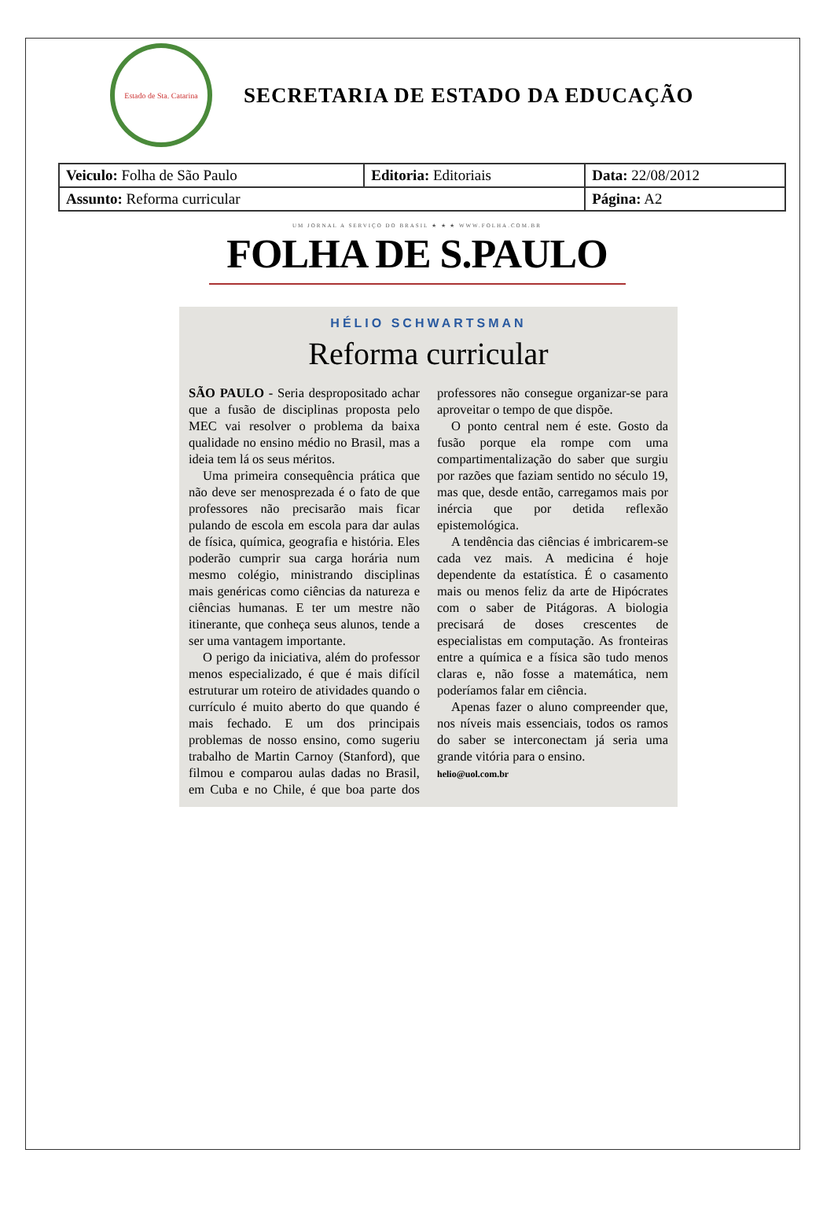Estado de Sta. Catarina
SECRETARIA DE ESTADO DA EDUCAÇÃO
| Veiculo: Folha de São Paulo | Editoria: Editoriais | Data: 22/08/2012 |
| Assunto: Reforma curricular | | Página: A2 |
UM JORNAL A SERVIÇO DO BRASIL ★ ★ ★ WWW.FOLHA.COM.BR
FOLHA DE S.PAULO
HÉLIO SCHWARTSMAN
Reforma curricular
SÃO PAULO - Seria despropositado achar que a fusão de disciplinas proposta pelo MEC vai resolver o problema da baixa qualidade no ensino médio no Brasil, mas a ideia tem lá os seus méritos.
Uma primeira consequência prática que não deve ser menosprezada é o fato de que professores não precisarão mais ficar pulando de escola em escola para dar aulas de física, química, geografia e história. Eles poderão cumprir sua carga horária num mesmo colégio, ministrando disciplinas mais genéricas como ciências da natureza e ciências humanas. E ter um mestre não itinerante, que conheça seus alunos, tende a ser uma vantagem importante.
O perigo da iniciativa, além do professor menos especializado, é que é mais difícil estruturar um roteiro de atividades quando o currículo é muito aberto do que quando é mais fechado. E um dos principais problemas de nosso ensino, como sugeriu trabalho de Martin Carnoy (Stanford), que filmou e comparou aulas dadas no Brasil, em Cuba e no Chile, é que boa parte dos professores não consegue organizar-se para aproveitar o tempo de que dispõe.
O ponto central nem é este. Gosto da fusão porque ela rompe com uma compartimentalização do saber que surgiu por razões que faziam sentido no século 19, mas que, desde então, carregamos mais por inércia que por detida reflexão epistemológica.
A tendência das ciências é imbricarem-se cada vez mais. A medicina é hoje dependente da estatística. É o casamento mais ou menos feliz da arte de Hipócrates com o saber de Pitágoras. A biologia precisará de doses crescentes de especialistas em computação. As fronteiras entre a química e a física são tudo menos claras e, não fosse a matemática, nem poderíamos falar em ciência.
Apenas fazer o aluno compreender que, nos níveis mais essenciais, todos os ramos do saber se interconectam já seria uma grande vitória para o ensino.
helio@uol.com.br